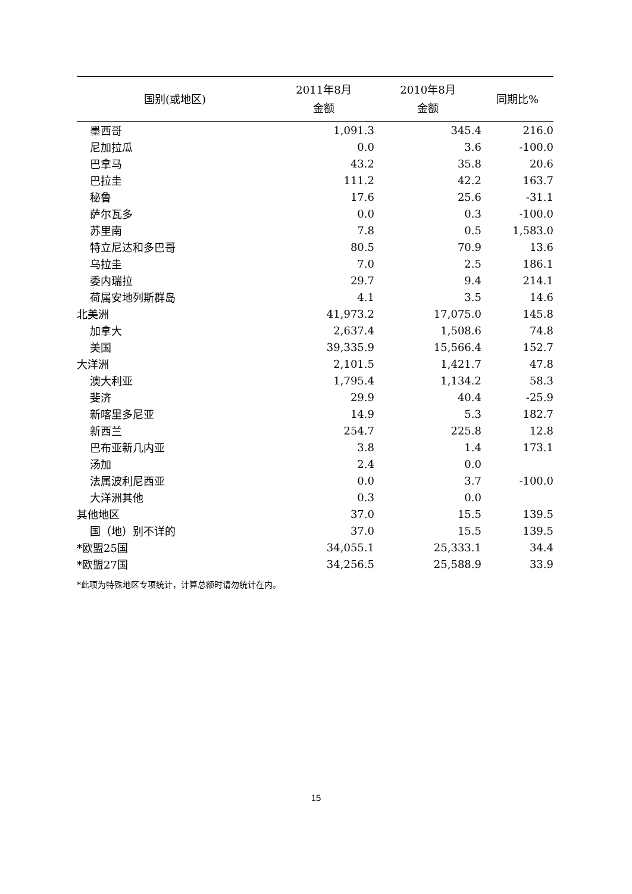| 国别(或地区) | 2011年8月 金额 | 2010年8月 金额 | 同期比% |
| --- | --- | --- | --- |
| 墨西哥 | 1,091.3 | 345.4 | 216.0 |
| 尼加拉瓜 | 0.0 | 3.6 | -100.0 |
| 巴拿马 | 43.2 | 35.8 | 20.6 |
| 巴拉圭 | 111.2 | 42.2 | 163.7 |
| 秘鲁 | 17.6 | 25.6 | -31.1 |
| 萨尔瓦多 | 0.0 | 0.3 | -100.0 |
| 苏里南 | 7.8 | 0.5 | 1,583.0 |
| 特立尼达和多巴哥 | 80.5 | 70.9 | 13.6 |
| 乌拉圭 | 7.0 | 2.5 | 186.1 |
| 委内瑞拉 | 29.7 | 9.4 | 214.1 |
| 荷属安地列斯群岛 | 4.1 | 3.5 | 14.6 |
| 北美洲 | 41,973.2 | 17,075.0 | 145.8 |
| 加拿大 | 2,637.4 | 1,508.6 | 74.8 |
| 美国 | 39,335.9 | 15,566.4 | 152.7 |
| 大洋洲 | 2,101.5 | 1,421.7 | 47.8 |
| 澳大利亚 | 1,795.4 | 1,134.2 | 58.3 |
| 斐济 | 29.9 | 40.4 | -25.9 |
| 新喀里多尼亚 | 14.9 | 5.3 | 182.7 |
| 新西兰 | 254.7 | 225.8 | 12.8 |
| 巴布亚新几内亚 | 3.8 | 1.4 | 173.1 |
| 汤加 | 2.4 | 0.0 | |
| 法属波利尼西亚 | 0.0 | 3.7 | -100.0 |
| 大洋洲其他 | 0.3 | 0.0 | |
| 其他地区 | 37.0 | 15.5 | 139.5 |
| 国（地）别不详的 | 37.0 | 15.5 | 139.5 |
| *欧盟25国 | 34,055.1 | 25,333.1 | 34.4 |
| *欧盟27国 | 34,256.5 | 25,588.9 | 33.9 |
*此项为特殊地区专项统计，计算总额时请勿统计在内。
15